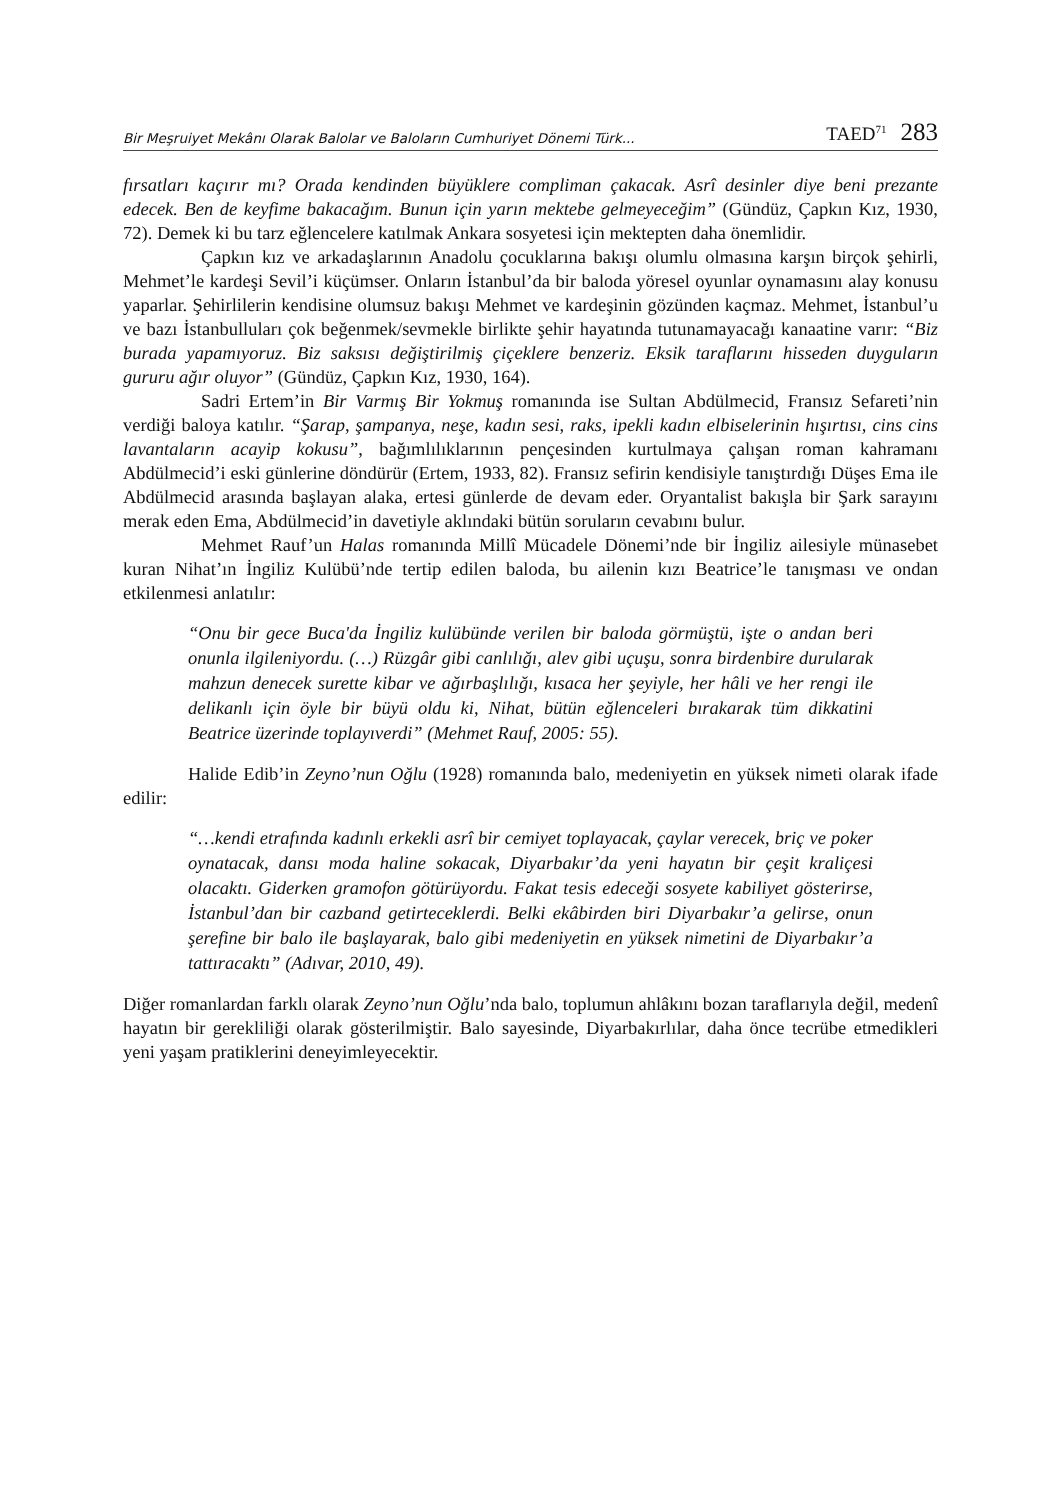Bir Meşruiyet Mekânı Olarak Balolar ve Baloların Cumhuriyet Dönemi Türk... TAED<sup>71</sup> 283
fırsatları kaçırır mı? Orada kendinden büyüklere compliman çakacak. Asrî desinler diye beni prezante edecek. Ben de keyfime bakacağım. Bunun için yarın mektebe gelmeyeceğim” (Gündüz, Çapkın Kız, 1930, 72). Demek ki bu tarz eğlencelere katılmak Ankara sosyetesi için mektepten daha önemlidir.
Çapkın kız ve arkadaşlarının Anadolu çocuklarına bakışı olumlu olmasına karşın birçok şehirli, Mehmet’le kardeşi Sevil’i küçümser. Onların İstanbul’da bir baloda yöresel oyunlar oynamasını alay konusu yaparlar. Şehirlilerin kendisine olumsuz bakışı Mehmet ve kardeşinin gözünden kaçmaz. Mehmet, İstanbul’u ve bazı İstanbulluları çok beğenmek/sevmekle birlikte şehir hayatında tutunamayacağı kanaatine varır: “Biz burada yapamıyoruz. Biz saksısı değiştirilmiş çiçeklere benzeriz. Eksik taraflarını hisseden duyguların gururu ağır oluyor” (Gündüz, Çapkın Kız, 1930, 164).
Sadri Ertem’in Bir Varmış Bir Yokmuş romanında ise Sultan Abdülmecid, Fransız Sefareti’nin verdiği baloya katılır. “Şarap, şampanya, neşe, kadın sesi, raks, ipekli kadın elbiselerinin hışırtısı, cins cins lavantaların acayip kokusu”, bağımlılıklarının pençesinden kurtulmaya çalışan roman kahramanı Abdülmecid’i eski günlerine döndürür (Ertem, 1933, 82). Fransız sefirin kendisiyle tanıştırdığı Düşes Ema ile Abdülmecid arasında başlayan alaka, ertesi günlerde de devam eder. Oryantalist bakışla bir Şark sarayını merak eden Ema, Abdülmecid’in davetiyle aklındaki bütün soruların cevabını bulur.
Mehmet Rauf’un Halas romanında Millî Mücadele Dönemi’nde bir İngiliz ailesiyle münasebet kuran Nihat’ın İngiliz Kulübü’nde tertip edilen baloda, bu ailenin kızı Beatrice’le tanışması ve ondan etkilenmesi anlatılır:
“Onu bir gece Buca'da İngiliz kulübünde verilen bir baloda görmüştü, işte o andan beri onunla ilgileniyordu. (…) Rüzgâr gibi canlılığı, alev gibi uçuşu, sonra birdenbire durularak mahzun denecek surette kibar ve ağırbaşlılığı, kısaca her şeyiyle, her hâli ve her rengi ile delikanlı için öyle bir büyü oldu ki, Nihat, bütün eğlenceleri bırakarak tüm dikkatini Beatrice üzerinde toplayıverdi” (Mehmet Rauf, 2005: 55).
Halide Edib’in Zeyno’nun Oğlu (1928) romanında balo, medeniyetin en yüksek nimeti olarak ifade edilir:
“…kendi etrafında kadınlı erkekli asrî bir cemiyet toplayacak, çaylar verecek, briç ve poker oynatacak, dansı moda haline sokacak, Diyarbakır’da yeni hayatın bir çeşit kraliçesi olacaktı. Giderken gramofon götürüyordu. Fakat tesis edeceği sosyete kabiliyet gösterirse, İstanbul’dan bir cazband getirteceklerdi. Belki ekâbirden biri Diyarbakır’a gelirse, onun şerefine bir balo ile başlayarak, balo gibi medeniyetin en yüksek nimetini de Diyarbakır’a tattıracaktı” (Adıvar, 2010, 49).
Diğer romanlardan farklı olarak Zeyno’nun Oğlu’nda balo, toplumun ahlâkını bozan taraflarıyla değil, medenî hayatın bir gerekliliği olarak gösterilmiştir. Balo sayesinde, Diyarbakırlılar, daha önce tecrübe etmedikleri yeni yaşam pratiklerini deneyimleyecektir.